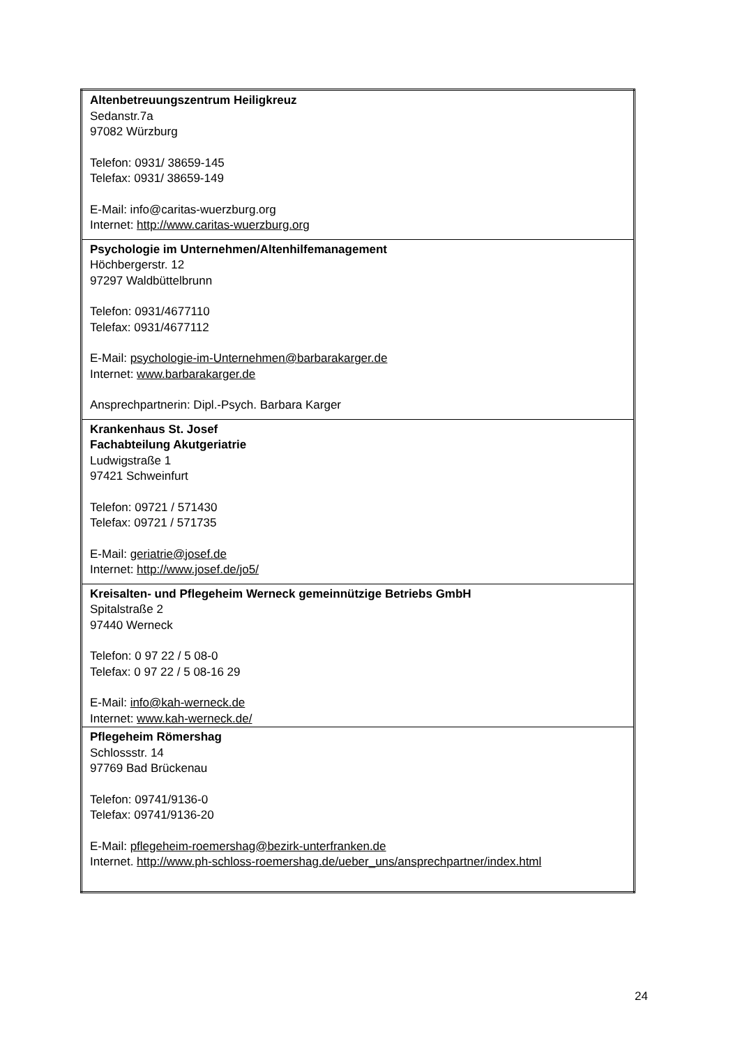| Altenbetreuungszentrum Heiligkreuz Sedanstr.7a 97082 Würzburg Telefon: 0931/ 38659-145 Telefax: 0931/ 38659-149 E-Mail: info@caritas-wuerzburg.org Internet: http://www.caritas-wuerzburg.org |
| Psychologie im Unternehmen/Altenhilfemanagement Höchbergerstr. 12 97297 Waldbüttelbrunn Telefon: 0931/4677110 Telefax: 0931/4677112 E-Mail: psychologie-im-Unternehmen@barbarakarger.de Internet: www.barbarakarger.de Ansprechpartnerin: Dipl.-Psych. Barbara Karger |
| Krankenhaus St. Josef Fachabteilung Akutgeriatrie Ludwigstraße 1 97421 Schweinfurt Telefon: 09721 / 571430 Telefax: 09721 / 571735 E-Mail: geriatrie@josef.de Internet: http://www.josef.de/jo5/ |
| Kreisalten- und Pflegeheim Werneck gemeinnützige Betriebs GmbH Spitalstraße 2 97440 Werneck Telefon: 0 97 22 / 5 08-0 Telefax: 0 97 22 / 5 08-16 29 E-Mail: info@kah-werneck.de Internet: www.kah-werneck.de/ |
| Pflegeheim Römershag Schlossstr. 14 97769 Bad Brückenau Telefon: 09741/9136-0 Telefax: 09741/9136-20 E-Mail: pflegeheim-roemershag@bezirk-unterfranken.de Internet. http://www.ph-schloss-roemershag.de/ueber_uns/ansprechpartner/index.html |
24